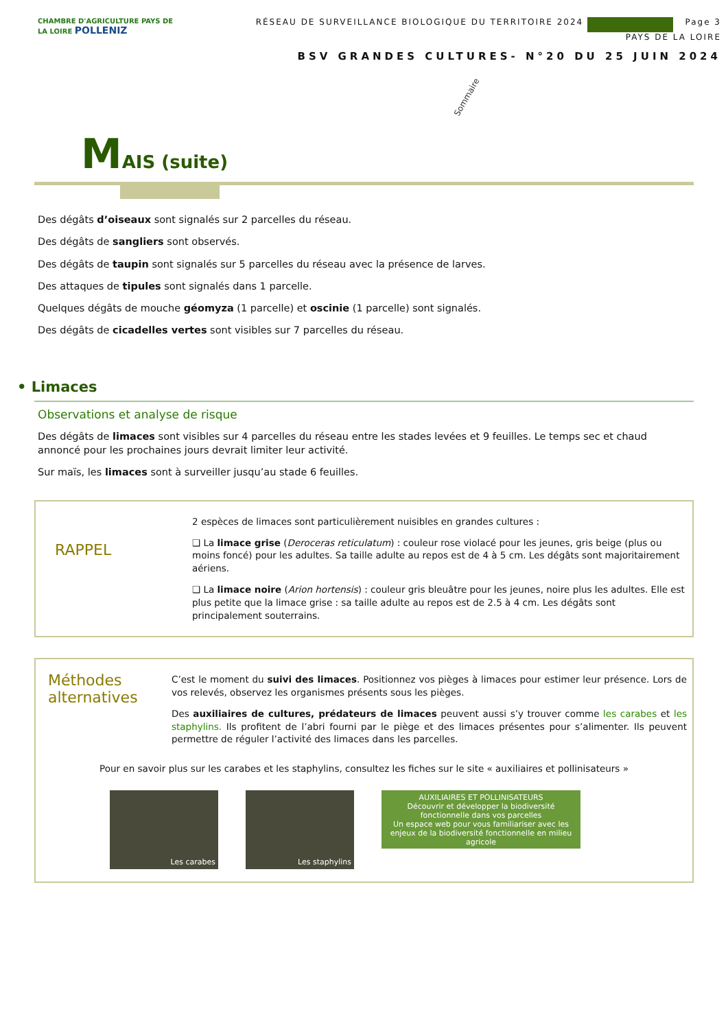CHAMBRE D'AGRICULTURE PAYS DE LA LOIRE POLLENIZ
RÉSEAU DE SURVEILLANCE BIOLOGIQUE DU TERRITOIRE 2024 Page 3
PAYS DE LA LOIRE
BSV GRANDES CULTURES- N°20 DU 25 JUIN 2024
Sommaire
MAIS (suite)
Des dégâts d’oiseaux sont signalés sur 2 parcelles du réseau.
Des dégâts de sangliers sont observés.
Des dégâts de taupin sont signalés sur 5 parcelles du réseau avec la présence de larves.
Des attaques de tipules sont signalés dans 1 parcelle.
Quelques dégâts de mouche géomyza (1 parcelle) et oscinie (1 parcelle) sont signalés.
Des dégâts de cicadelles vertes sont visibles sur 7 parcelles du réseau.
• Limaces
Observations et analyse de risque
Des dégâts de limaces sont visibles sur 4 parcelles du réseau entre les stades levées et 9 feuilles. Le temps sec et chaud annoncé pour les prochaines jours devrait limiter leur activité.
Sur maïs, les limaces sont à surveiller jusqu’au stade 6 feuilles.
RAPPEL
2 espèces de limaces sont particulièrement nuisibles en grandes cultures :
❑ La limace grise (Deroceras reticulatum) : couleur rose violacé pour les jeunes, gris beige (plus ou moins foncé) pour les adultes. Sa taille adulte au repos est de 4 à 5 cm. Les dégâts sont majoritairement aériens.
❑ La limace noire (Arion hortensis) : couleur gris bleuâtre pour les jeunes, noire plus les adultes. Elle est plus petite que la limace grise : sa taille adulte au repos est de 2.5 à 4 cm. Les dégâts sont principalement souterrains.
Méthodes alternatives
C’est le moment du suivi des limaces. Positionnez vos pièges à limaces pour estimer leur présence. Lors de vos relevés, observez les organismes présents sous les pièges.
Des auxiliaires de cultures, prédateurs de limaces peuvent aussi s’y trouver comme les carabes et les staphylins. Ils profitent de l’abri fourni par le piège et des limaces présentes pour s’alimenter. Ils peuvent permettre de réguler l’activité des limaces dans les parcelles.
Pour en savoir plus sur les carabes et les staphylins, consultez les fiches sur le site « auxiliaires et pollinisateurs »
Les carabes Les staphylins
AUXILIAIRES ET POLLINISATEURS
Découvrir et développer la biodiversité fonctionnelle dans vos parcelles
Un espace web pour vous familiariser avec les enjeux de la biodiversité fonctionnelle en milieu agricole